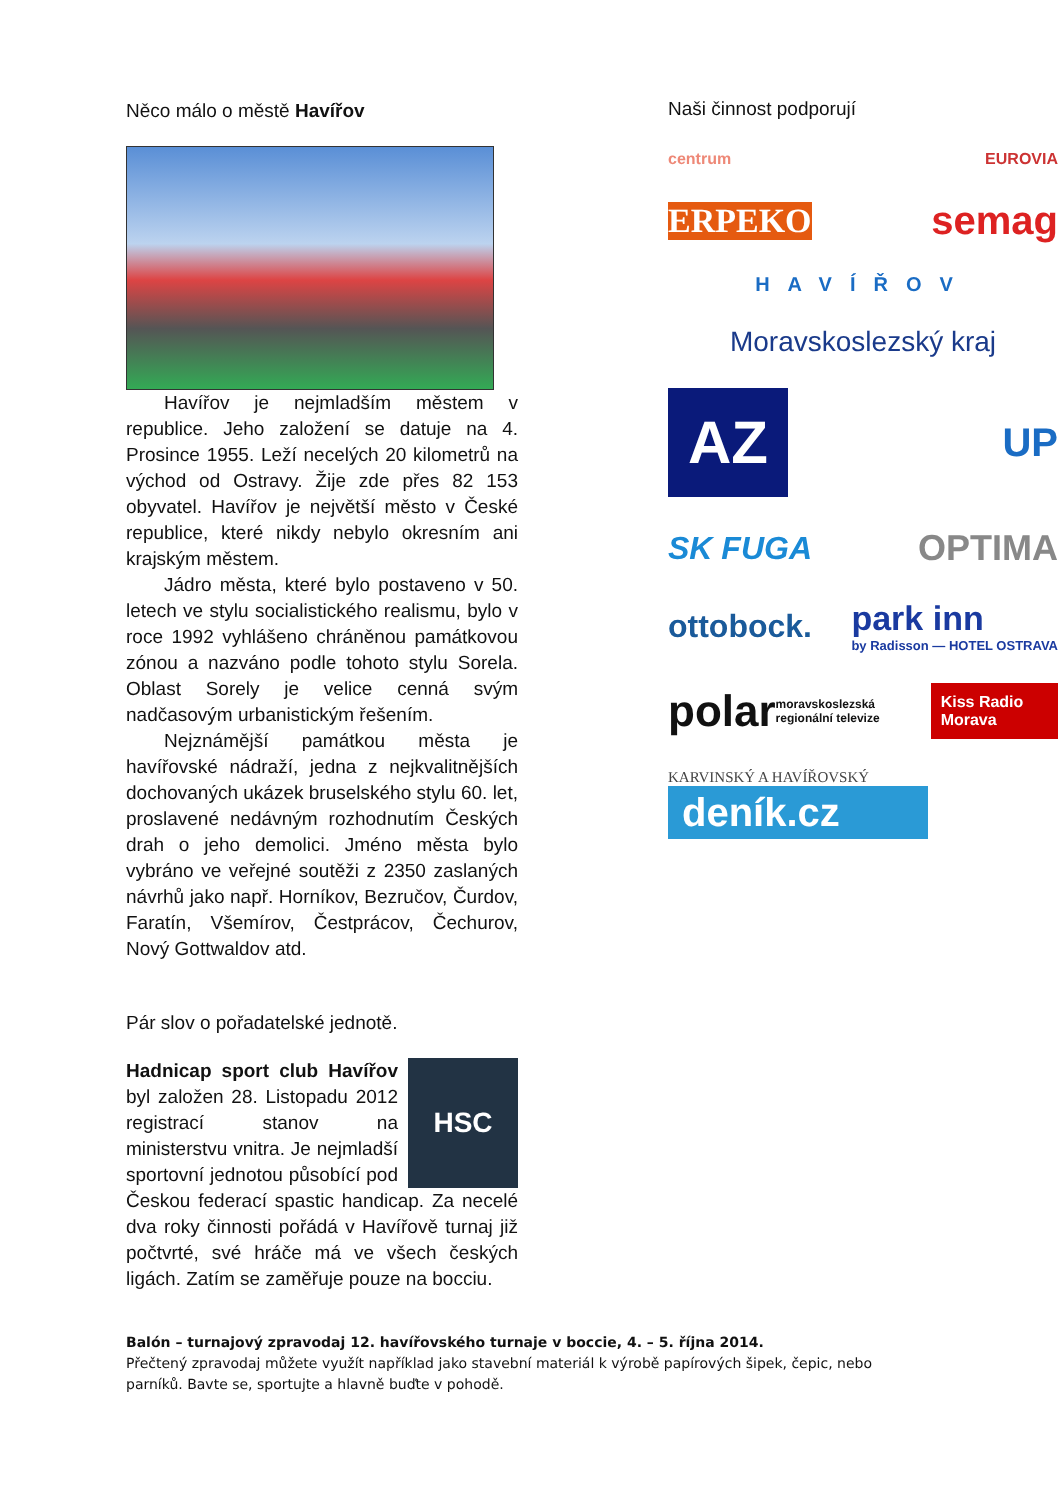Něco málo o městě Havířov
Havířov je nejmladším městem v republice. Jeho založení se datuje na 4. Prosince 1955. Leží necelých 20 kilometrů na východ od Ostravy. Žije zde přes 82 153 obyvatel. Havířov je největší město v České republice, které nikdy nebylo okresním ani krajským městem.
Jádro města, které bylo postaveno v 50. letech ve stylu socialistického realismu, bylo v roce 1992 vyhlášeno chráněnou památkovou zónou a nazváno podle tohoto stylu Sorela. Oblast Sorely je velice cenná svým nadčasovým urbanistickým řešením.
Nejznámější památkou města je havířovské nádraží, jedna z nejkvalitnějších dochovaných ukázek bruselského stylu 60. let, proslavené nedávným rozhodnutím Českých drah o jeho demolici. Jméno města bylo vybráno ve veřejné soutěži z 2350 zaslaných návrhů jako např. Horníkov, Bezručov, Čurdov, Faratín, Všemírov, Čestprácov, Čechurov, Nový Gottwaldov atd.
Pár slov o pořadatelské jednotě.
HSC
Hadnicap sport club Havířov byl založen 28. Listopadu 2012 registrací stanov na ministerstvu vnitra. Je nejmladší sportovní jednotou působící pod Českou federací spastic handicap. Za necelé dva roky činnosti pořádá v Havířově turnaj již počtvrté, své hráče má ve všech českých ligách. Zatím se zaměřuje pouze na bocciu.
Naši činnost podporují
centrum EUROVIA
ERPEKO semag
HAVÍŘOV
Moravskoslezský kraj
AZ UP
SK FUGA OPTIMA
ottobock. park inn
by Radisson — HOTEL OSTRAVA
polar moravskoslezská regionální televize Kiss Radio Morava
KARVINSKÝ A HAVÍŘOVSKÝ
deník.cz
Balón – turnajový zpravodaj 12. havířovského turnaje v boccie, 4. – 5. října 2014.
Přečtený zpravodaj můžete využít například jako stavební materiál k výrobě papírových šipek, čepic, nebo parníků. Bavte se, sportujte a hlavně buďte v pohodě.